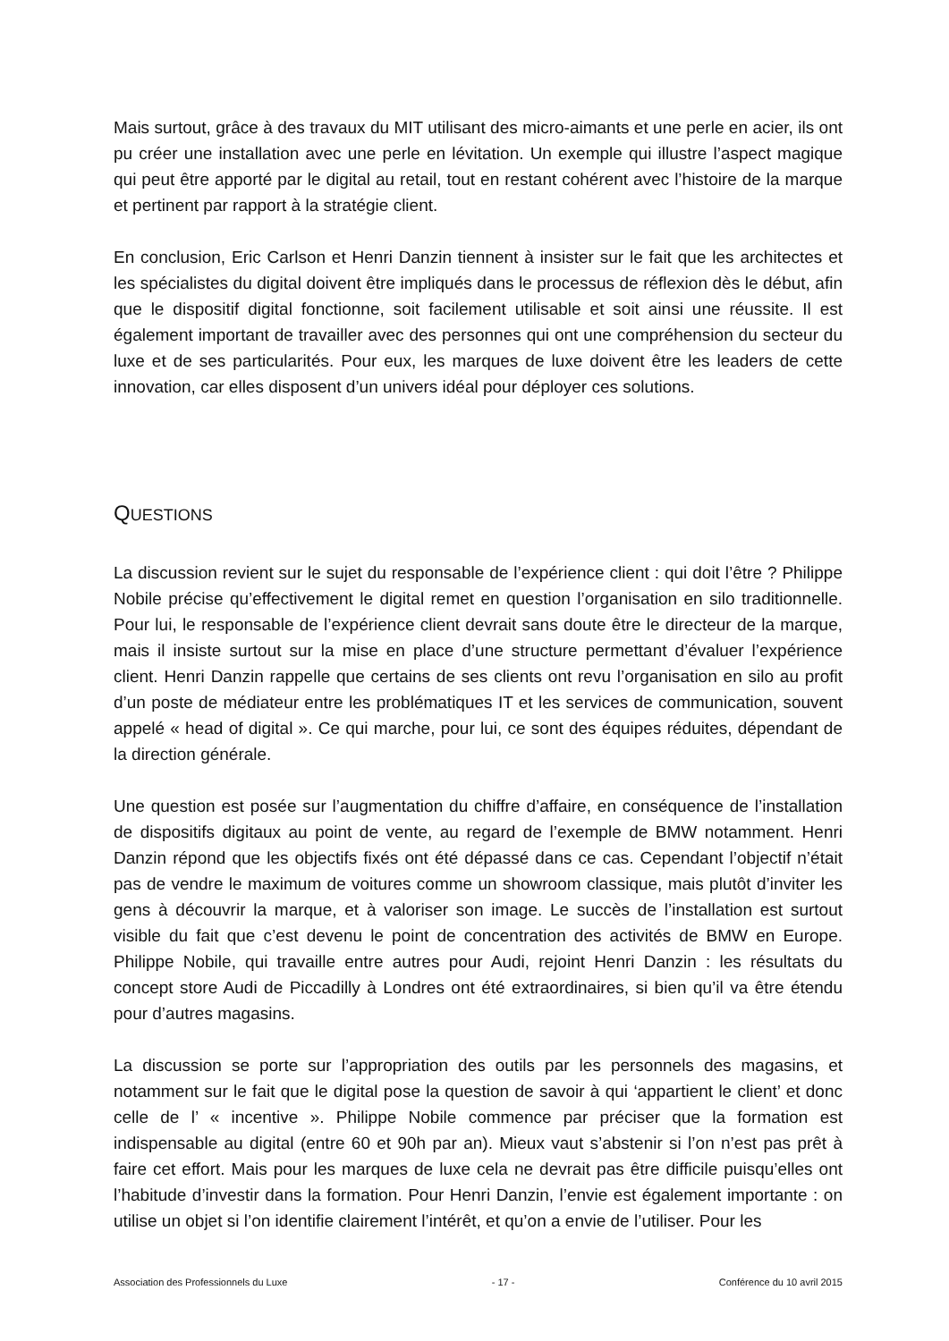Mais surtout, grâce à des travaux du MIT utilisant des micro-aimants et une perle en acier, ils ont pu créer une installation avec une perle en lévitation. Un exemple qui illustre l’aspect magique qui peut être apporté par le digital au retail, tout en restant cohérent avec l’histoire de la marque et pertinent par rapport à la stratégie client.
En conclusion, Eric Carlson et Henri Danzin tiennent à insister sur le fait que les architectes et les spécialistes du digital doivent être impliqués dans le processus de réflexion dès le début, afin que le dispositif digital fonctionne, soit facilement utilisable et soit ainsi une réussite. Il est également important de travailler avec des personnes qui ont une compréhension du secteur du luxe et de ses particularités. Pour eux, les marques de luxe doivent être les leaders de cette innovation, car elles disposent d’un univers idéal pour déployer ces solutions.
QUESTIONS
La discussion revient sur le sujet du responsable de l’expérience client : qui doit l’être ? Philippe Nobile précise qu’effectivement le digital remet en question l’organisation en silo traditionnelle. Pour lui, le responsable de l’expérience client devrait sans doute être le directeur de la marque, mais il insiste surtout sur la mise en place d’une structure permettant d’évaluer l’expérience client. Henri Danzin rappelle que certains de ses clients ont revu l’organisation en silo au profit d’un poste de médiateur entre les problématiques IT et les services de communication, souvent appelé « head of digital ». Ce qui marche, pour lui, ce sont des équipes réduites, dépendant de la direction générale.
Une question est posée sur l’augmentation du chiffre d’affaire, en conséquence de l’installation de dispositifs digitaux au point de vente, au regard de l’exemple de BMW notamment. Henri Danzin répond que les objectifs fixés ont été dépassé dans ce cas. Cependant l’objectif n’était pas de vendre le maximum de voitures comme un showroom classique, mais plutôt d’inviter les gens à découvrir la marque, et à valoriser son image. Le succès de l’installation est surtout visible du fait que c’est devenu le point de concentration des activités de BMW en Europe. Philippe Nobile, qui travaille entre autres pour Audi, rejoint Henri Danzin : les résultats du concept store Audi de Piccadilly à Londres ont été extraordinaires, si bien qu’il va être étendu pour d’autres magasins.
La discussion se porte sur l’appropriation des outils par les personnels des magasins, et notamment sur le fait que le digital pose la question de savoir à qui ‘appartient le client’ et donc celle de l’ « incentive ». Philippe Nobile commence par préciser que la formation est indispensable au digital (entre 60 et 90h par an). Mieux vaut s’abstenir si l’on n’est pas prêt à faire cet effort. Mais pour les marques de luxe cela ne devrait pas être difficile puisqu’elles ont l’habitude d’investir dans la formation. Pour Henri Danzin, l’envie est également importante : on utilise un objet si l’on identifie clairement l’intérêt, et qu’on a envie de l’utiliser. Pour les
Association des Professionnels du Luxe - 17 - Conférence du 10 avril 2015